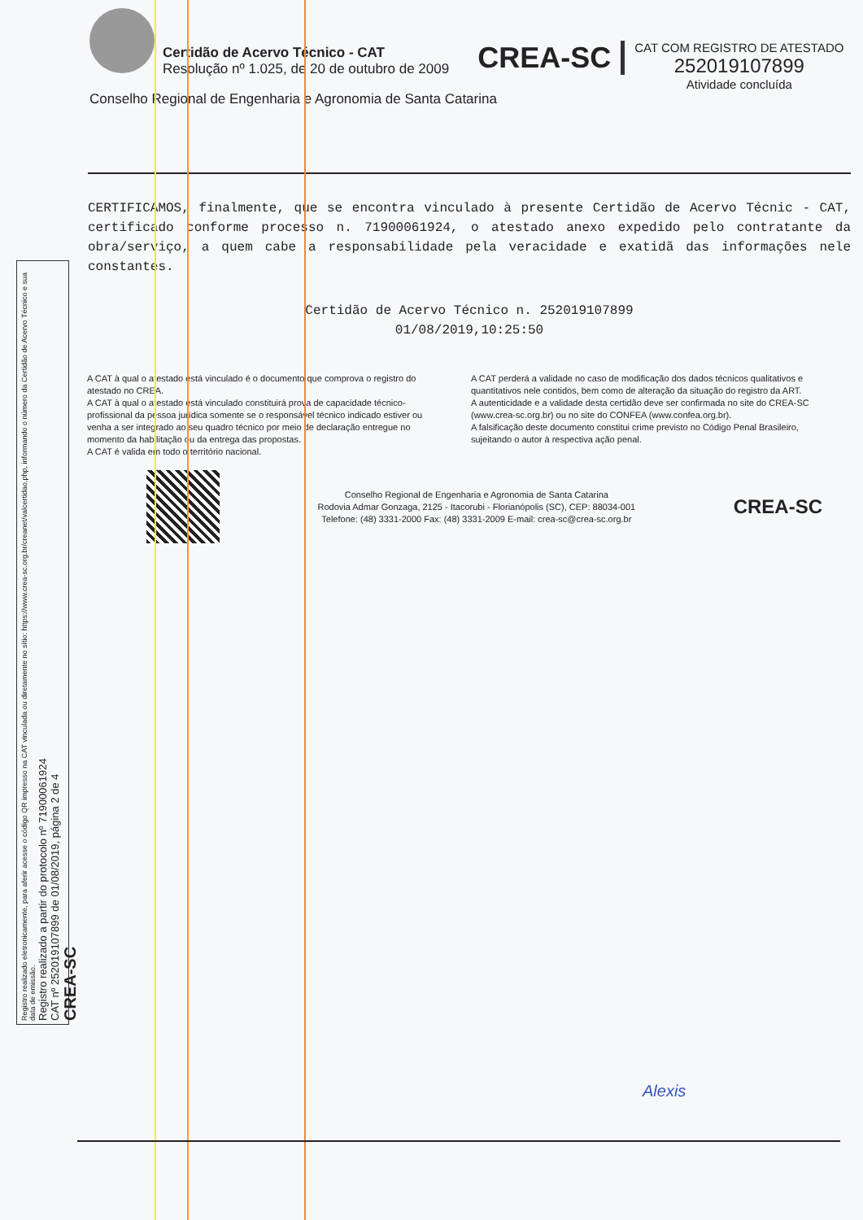Certidão de Acervo Técnico - CAT
Resolução nº 1.025, de 20 de outubro de 2009
CREA-SC
CAT COM REGISTRO DE ATESTADO
252019107899
Atividade concluída
Conselho Regional de Engenharia e Agronomia de Santa Catarina
CERTIFICAMOS, finalmente, que se encontra vinculado à presente Certidão de Acervo Técnic - CAT, certificado conforme processo n. 71900061924, o atestado anexo expedido pelo contratante da obra/serviço, a quem cabe a responsabilidade pela veracidade e exatidã das informações nele constantes.
Certidão de Acervo Técnico n. 252019107899
01/08/2019,10:25:50
A CAT à qual o atestado está vinculado é o documento que comprova o registro do atestado no CREA.
A CAT à qual o atestado está vinculado constituirá prova de capacidade técnico-profissional da pessoa jurídica somente se o responsável técnico indicado estiver ou venha a ser integrado ao seu quadro técnico por meio de declaração entregue no momento da habilitação ou da entrega das propostas.
A CAT é valida em todo o território nacional.
A CAT perderá a validade no caso de modificação dos dados técnicos qualitativos e quantitativos nele contidos, bem como de alteração da situação do registro da ART.
A autenticidade e a validade desta certidão deve ser confirmada no site do CREA-SC (www.crea-sc.org.br) ou no site do CONFEA (www.confea.org.br).
A falsificação deste documento constitui crime previsto no Código Penal Brasileiro, sujeitando o autor à respectiva ação penal.
Conselho Regional de Engenharia e Agronomia de Santa Catarina
Rodovia Admar Gonzaga, 2125 - Itacorubi - Florianópolis (SC), CEP: 88034-001
Telefone: (48) 3331-2000 Fax: (48) 3331-2009 E-mail: crea-sc@crea-sc.org.br
CREA-SC
Registro realizado eletronicamente, para aferir acesse o código QR impresso na CAT vinculada ou diretamente no sítio: https://www.crea-sc.org.br/creanet/valcertidao.php, informando o número da Certidão de Acervo Técnico e sua data de emissão.
Registro realizado a partir do protocolo nº 71900061924
CAT nº 252019107899 de 01/08/2019, página 2 de 4
CREA-SC
Alexis